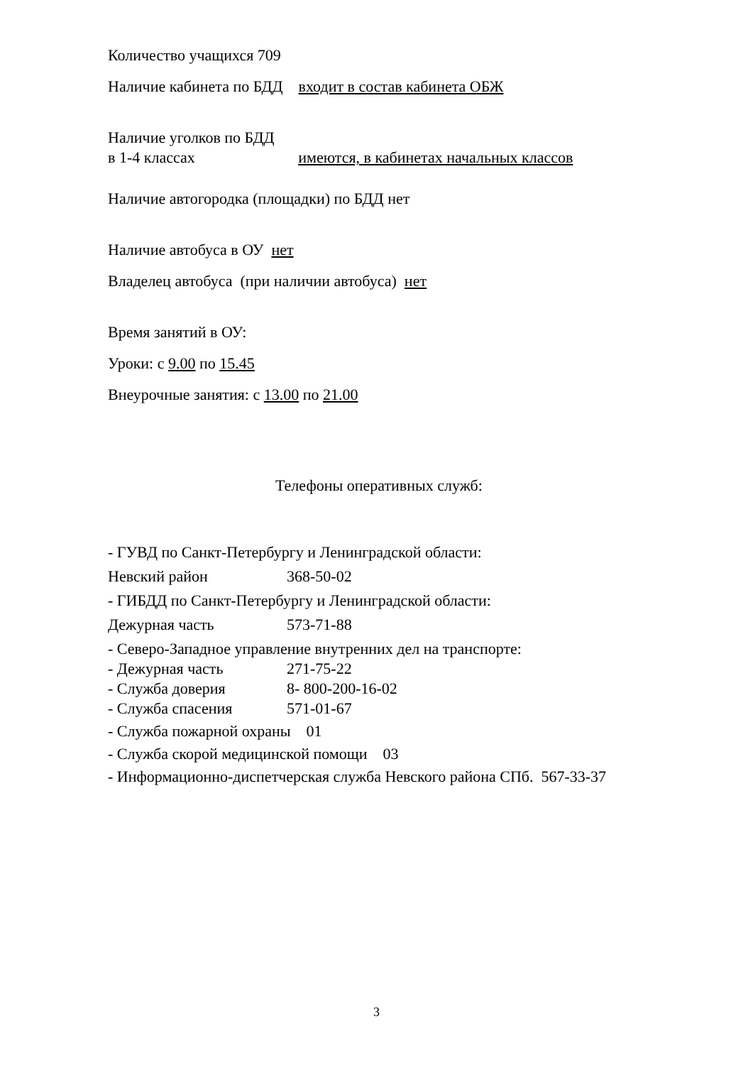Количество учащихся 709
Наличие кабинета по БДД входит в состав кабинета ОБЖ
Наличие уголков по БДД
в 1-4 классах имеются, в кабинетах начальных классов
Наличие автогородка (площадки) по БДД нет
Наличие автобуса в ОУ нет
Владелец автобуса (при наличии автобуса) нет
Время занятий в ОУ:
Уроки: с 9.00 по 15.45
Внеурочные занятия: с 13.00 по 21.00
Телефоны оперативных служб:
- ГУВД по Санкт-Петербургу и Ленинградской области:
Невский район 368-50-02
- ГИБДД по Санкт-Петербургу и Ленинградской области:
Дежурная часть 573-71-88
- Северо-Западное управление внутренних дел на транспорте:
- Дежурная часть 271-75-22
- Служба доверия 8- 800-200-16-02
- Служба спасения 571-01-67
- Служба пожарной охраны 01
- Служба скорой медицинской помощи 03
- Информационно-диспетчерская служба Невского района СПб. 567-33-37
3